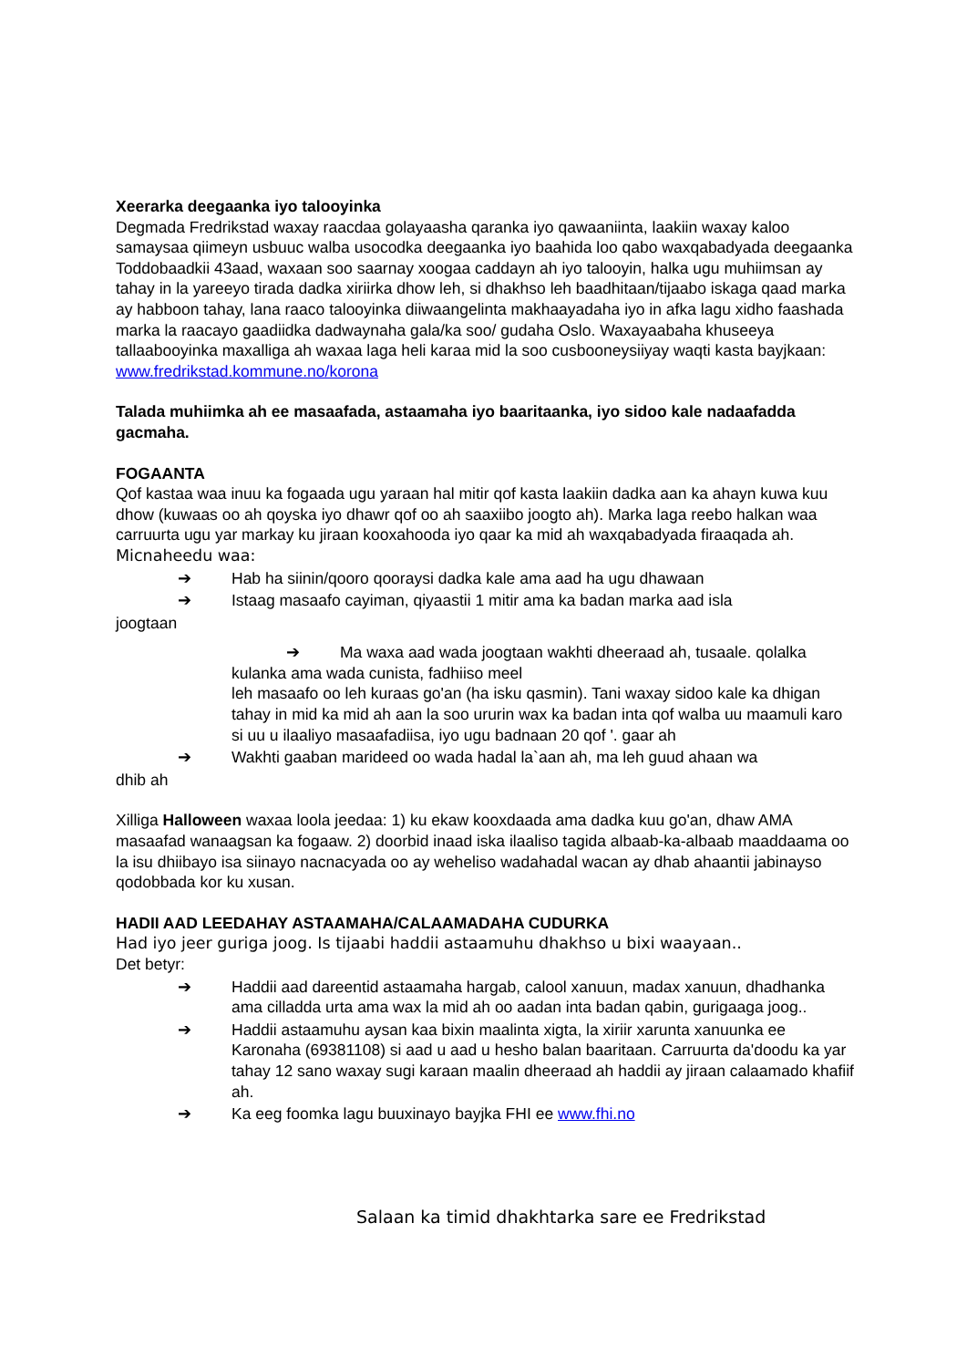Xeerarka deegaanka iyo talooyinka
Degmada Fredrikstad waxay raacdaa golayaasha qaranka iyo qawaaniinta, laakiin waxay kaloo samaysaa qiimeyn usbuuc walba usocodka deegaanka iyo baahida loo qabo waxqabadyada deegaanka Toddobaadkii 43aad, waxaan soo saarnay xoogaa caddayn ah iyo talooyin, halka ugu muhiimsan ay tahay in la yareeyo tirada dadka xiriirka dhow leh, si dhakhso leh baadhitaan/tijaabo iskaga qaad marka ay habboon tahay, lana raaco talooyinka diiwaangelinta makhaayadaha iyo in afka lagu xidho faashada marka la raacayo gaadiidka dadwaynaha gala/ka soo/ gudaha Oslo. Waxayaabaha khuseeya tallaabooyinka maxalliga ah waxaa laga heli karaa mid la soo cusbooneysiiyay waqti kasta bayjkaan: www.fredrikstad.kommune.no/korona
Talada muhiimka ah ee masaafada, astaamaha iyo baaritaanka, iyo sidoo kale nadaafadda gacmaha.
FOGAANTA
Qof kastaa waa inuu ka fogaada ugu yaraan hal mitir qof kasta laakiin dadka aan ka ahayn kuwa kuu dhow (kuwaas oo ah qoyska iyo dhawr qof oo ah saaxiibo joogto ah). Marka laga reebo halkan waa carruurta ugu yar markay ku jiraan kooxahooda iyo qaar ka mid ah waxqabadyada firaaqada ah.
Micnaheedu waa:
➔ Hab ha siinin/qooro qooraysi dadka kale ama aad ha ugu dhawaan
➔ Istaag masaafo cayiman, qiyaastii 1 mitir ama ka badan marka aad isla
joogtaan
➔ Ma waxa aad wada joogtaan wakhti dheeraad ah, tusaale. qolalka kulanka ama wada cunista, fadhiiso meel
leh masaafo oo leh kuraas go'an (ha isku qasmin). Tani waxay sidoo kale ka dhigan tahay in mid ka mid ah aan la soo ururin wax ka badan inta qof walba uu maamuli karo si uu u ilaaliyo masaafadiisa, iyo ugu badnaan 20 qof '. gaar ah
➔ Wakhti gaaban marideed oo wada hadal la`aan ah, ma leh guud ahaan wa
dhib ah
Xilliga Halloween waxaa loola jeedaa: 1) ku ekaw kooxdaada ama dadka kuu go'an, dhaw AMA masaafad wanaagsan ka fogaaw. 2) doorbid inaad iska ilaaliso tagida albaab-ka-albaab maaddaama oo la isu dhiibayo isa siinayo nacnacyada oo ay weheliso wadahadal wacan ay dhab ahaantii jabinayso qodobbada kor ku xusan.
HADII AAD LEEDAHAY ASTAAMAHA/CALAAMADAHA CUDURKA
Had iyo jeer guriga joog. Is tijaabi haddii astaamuhu dhakhso u bixi waayaan..
Det betyr:
➔ Haddii aad dareentid astaamaha hargab, calool xanuun, madax xanuun, dhadhanka ama cilladda urta ama wax la mid ah oo aadan inta badan qabin, gurigaaga joog..
➔ Haddii astaamuhu aysan kaa bixin maalinta xigta, la xiriir xarunta xanuunka ee Karonaha (69381108) si aad u aad u hesho balan baaritaan. Carruurta da'doodu ka yar tahay 12 sano waxay sugi karaan maalin dheeraad ah haddii ay jiraan calaamado khafiif ah.
➔ Ka eeg foomka lagu buuxinayo bayjka FHI ee www.fhi.no
Salaan ka timid dhakhtarka sare ee Fredrikstad